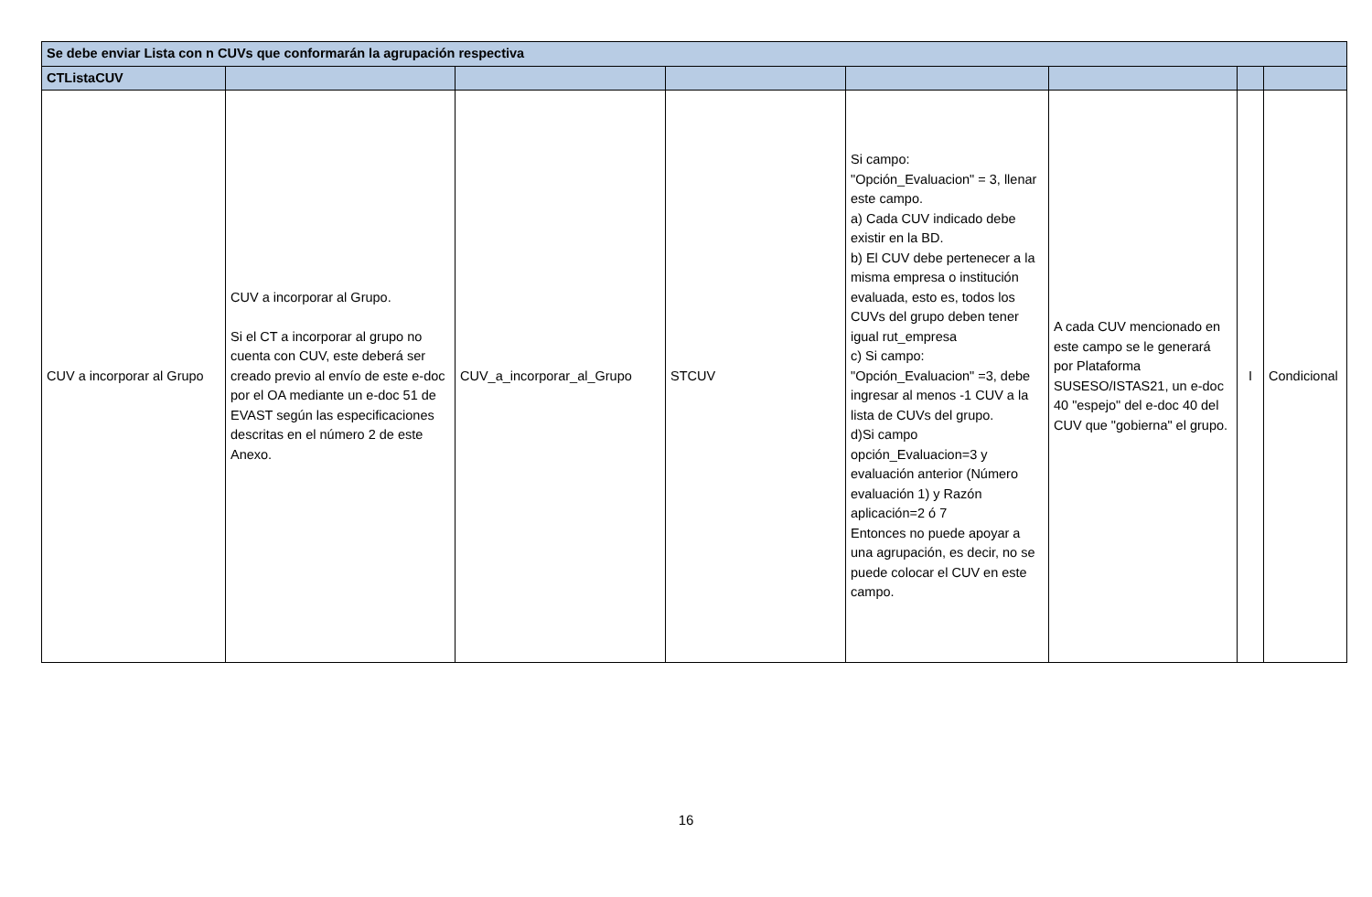| Se debe enviar Lista con n CUVs que conformarán la agrupación respectiva | | | | | | | |
| CTListaCUV | | | | | | | |
| CUV a incorporar al Grupo | CUV a incorporar al Grupo. Si el CT a incorporar al grupo no cuenta con CUV, este deberá ser creado previo al envío de este e-doc por el OA mediante un e-doc 51 de EVAST según las especificaciones descritas en el número 2 de este Anexo. | CUV_a_incorporar_al_Grupo | STCUV | Si campo: "Opción_Evaluacion" = 3, llenar este campo. a) Cada CUV indicado debe existir en la BD. b) El CUV debe pertenecer a la misma empresa o institución evaluada, esto es, todos los CUVs del grupo deben tener igual rut_empresa c) Si campo: "Opción_Evaluacion" =3, debe ingresar al menos -1 CUV a la lista de CUVs del grupo. d)Si campo opción_Evaluacion=3 y evaluación anterior (Número evaluación 1) y Razón aplicación=2 ó 7 Entonces no puede apoyar a una agrupación, es decir, no se puede colocar el CUV en este campo. | A cada CUV mencionado en este campo se le generará por Plataforma SUSESO/ISTAS21, un e-doc 40 "espejo" del e-doc 40 del CUV que "gobierna" el grupo. | I | Condicional |
16